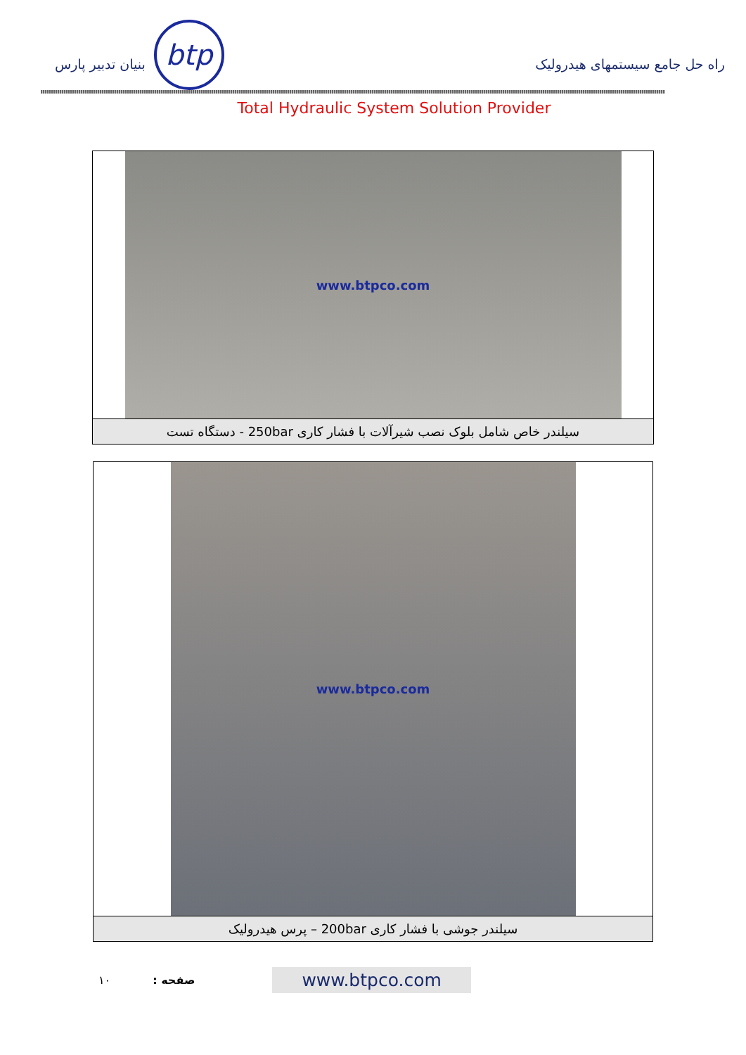btp
بنیان تدبیر پارس
راه حل جامع سیستمهای هیدرولیک
Total Hydraulic System Solution Provider
www.btpco.com
سیلندر خاص شامل بلوک نصب شیرآلات با فشار کاری 250bar - دستگاه تست
www.btpco.com
سیلندر جوشی با فشار کاری 200bar – پرس هیدرولیک
۱۰ صفحه : www.btpco.com